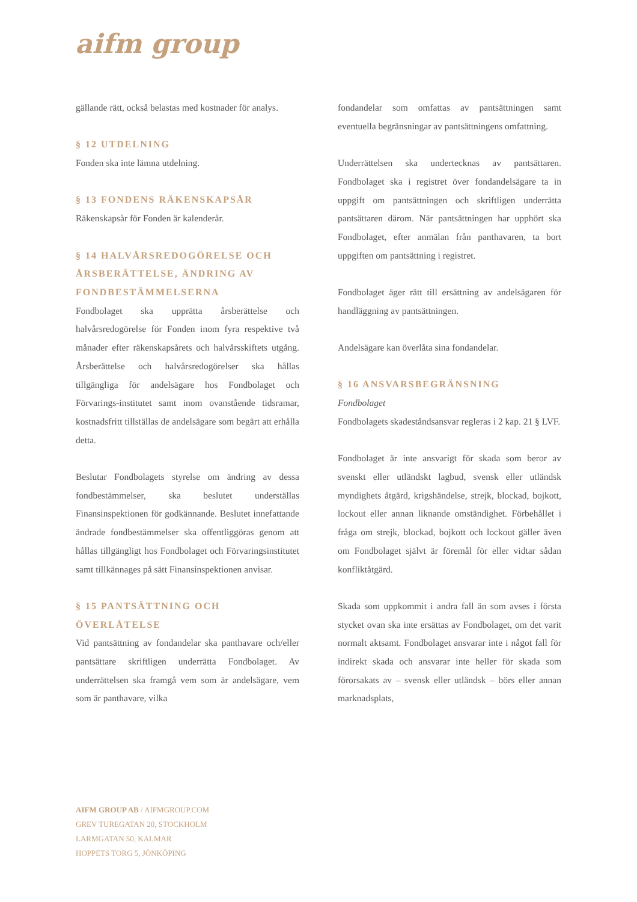aifm group
gällande rätt, också belastas med kostnader för analys.
§ 12 UTDELNING
Fonden ska inte lämna utdelning.
§ 13 FONDENS RÄKENSKAPSÅR
Räkenskapsår för Fonden är kalenderår.
§ 14 HALVÅRSREDOGÖRELSE OCH ÅRSBERÄTTELSE, ÄNDRING AV FONDBESTÄMMELSERNA
Fondbolaget ska upprätta årsberättelse och halvårsredogörelse för Fonden inom fyra respektive två månader efter räkenskapsårets och halvårsskiftets utgång. Årsberättelse och halvårsredogörelser ska hållas tillgängliga för andelsägare hos Fondbolaget och Förvarings-institutet samt inom ovanstående tidsramar, kostnadsfritt tillställas de andelsägare som begärt att erhålla detta.
Beslutar Fondbolagets styrelse om ändring av dessa fondbestämmelser, ska beslutet underställas Finansinspektionen för godkännande. Beslutet innefattande ändrade fondbestämmelser ska offentliggöras genom att hållas tillgängligt hos Fondbolaget och Förvaringsinstitutet samt tillkännages på sätt Finansinspektionen anvisar.
§ 15 PANTSÄTTNING OCH ÖVERLÅTELSE
Vid pantsättning av fondandelar ska panthavare och/eller pantsättare skriftligen underrätta Fondbolaget. Av underrättelsen ska framgå vem som är andelsägare, vem som är panthavare, vilka
fondandelar som omfattas av pantsättningen samt eventuella begränsningar av pantsättningens omfattning.
Underrättelsen ska undertecknas av pantsättaren. Fondbolaget ska i registret över fondandelsägare ta in uppgift om pantsättningen och skriftligen underrätta pantsättaren därom. När pantsättningen har upphört ska Fondbolaget, efter anmälan från panthavaren, ta bort uppgiften om pantsättning i registret.
Fondbolaget äger rätt till ersättning av andelsägaren för handläggning av pantsättningen.
Andelsägare kan överlåta sina fondandelar.
§ 16 ANSVARSBEGRÄNSNING
Fondbolaget
Fondbolagets skadeståndsansvar regleras i 2 kap. 21 § LVF.
Fondbolaget är inte ansvarigt för skada som beror av svenskt eller utländskt lagbud, svensk eller utländsk myndighets åtgärd, krigshändelse, strejk, blockad, bojkott, lockout eller annan liknande omständighet. Förbehållet i fråga om strejk, blockad, bojkott och lockout gäller även om Fondbolaget självt är föremål för eller vidtar sådan konfliktåtgärd.
Skada som uppkommit i andra fall än som avses i första stycket ovan ska inte ersättas av Fondbolaget, om det varit normalt aktsamt. Fondbolaget ansvarar inte i något fall för indirekt skada och ansvarar inte heller för skada som förorsakats av – svensk eller utländsk – börs eller annan marknadsplats,
AIFM GROUP AB / AIFMGROUP.COM
GREV TUREGATAN 20, STOCKHOLM
LARMGATAN 50, KALMAR
HOPPETS TORG 5, JÖNKÖPING